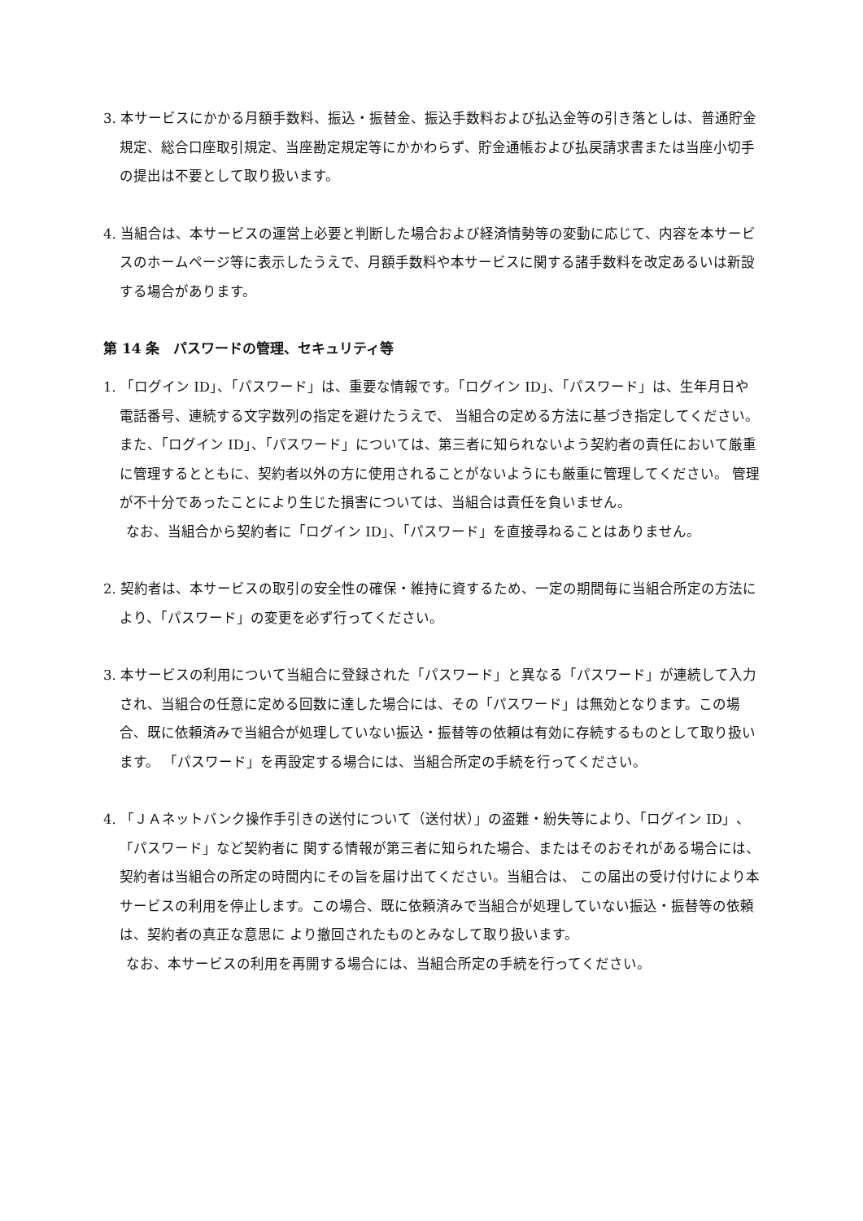3. 本サービスにかかる月額手数料、振込・振替金、振込手数料および払込金等の引き落としは、普通貯金規定、総合口座取引規定、当座勘定規定等にかかわらず、貯金通帳および払戻請求書または当座小切手の提出は不要として取り扱います。
4. 当組合は、本サービスの運営上必要と判断した場合および経済情勢等の変動に応じて、内容を本サービスのホームページ等に表示したうえで、月額手数料や本サービスに関する諸手数料を改定あるいは新設する場合があります。
第 14 条　パスワードの管理、セキュリティ等
1. 「ログイン ID」、「パスワード」は、重要な情報です。「ログイン ID」、「パスワード」は、生年月日や電話番号、連続する文字数列の指定を避けたうえで、 当組合の定める方法に基づき指定してください。また、「ログイン ID」、「パスワード」については、第三者に知られないよう契約者の責任において厳重に管理するとともに、契約者以外の方に使用されることがないようにも厳重に管理してください。 管理が不十分であったことにより生じた損害については、当組合は責任を負いません。
なお、当組合から契約者に「ログイン ID」、「パスワード」を直接尋ねることはありません。
2. 契約者は、本サービスの取引の安全性の確保・維持に資するため、一定の期間毎に当組合所定の方法により、「パスワード」の変更を必ず行ってください。
3. 本サービスの利用について当組合に登録された「パスワード」と異なる「パスワード」が連続して入力され、当組合の任意に定める回数に達した場合には、その「パスワード」は無効となります。この場合、既に依頼済みで当組合が処理していない振込・振替等の依頼は有効に存続するものとして取り扱います。 「パスワード」を再設定する場合には、当組合所定の手続を行ってください。
4. 「ＪＡネットバンク操作手引きの送付について（送付状）」の盗難・紛失等により、「ログイン ID」、「パスワード」など契約者に 関する情報が第三者に知られた場合、またはそのおそれがある場合には、契約者は当組合の所定の時間内にその旨を届け出てください。当組合は、 この届出の受け付けにより本サービスの利用を停止します。この場合、既に依頼済みで当組合が処理していない振込・振替等の依頼は、契約者の真正な意思に より撤回されたものとみなして取り扱います。
なお、本サービスの利用を再開する場合には、当組合所定の手続を行ってください。